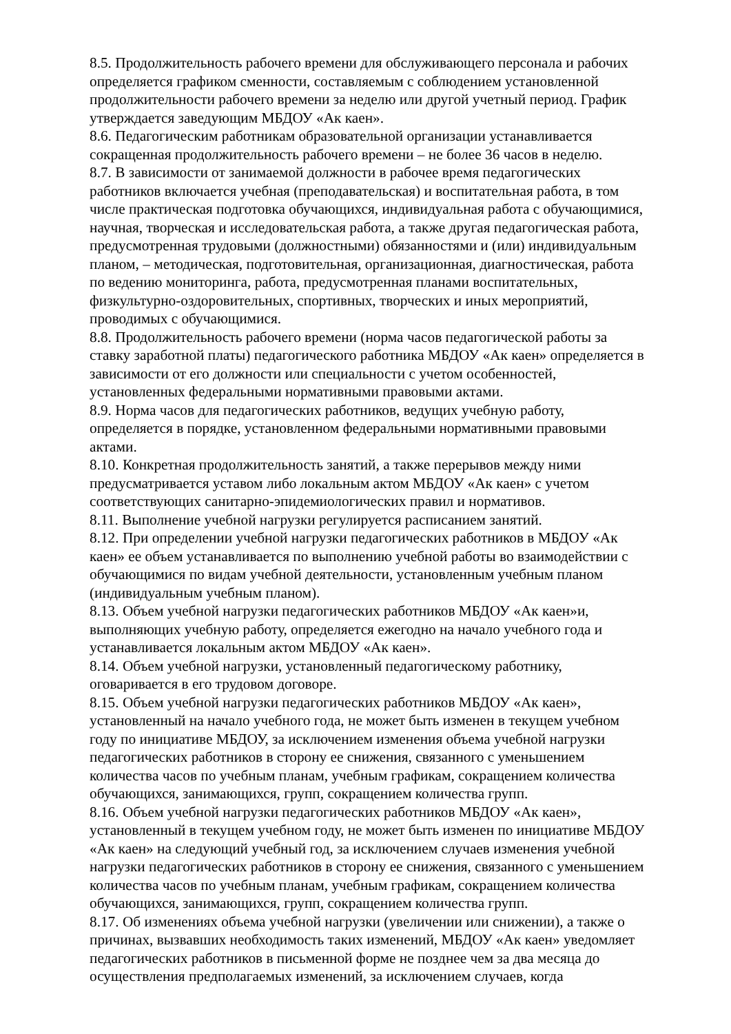8.5. Продолжительность рабочего времени для обслуживающего персонала и рабочих определяется графиком сменности, составляемым с соблюдением установленной продолжительности рабочего времени за неделю или другой учетный период. График утверждается заведующим МБДОУ «Ак каен».
8.6. Педагогическим работникам образовательной организации устанавливается сокращенная продолжительность рабочего времени – не более 36 часов в неделю.
8.7. В зависимости от занимаемой должности в рабочее время педагогических работников включается учебная (преподавательская) и воспитательная работа, в том числе практическая подготовка обучающихся, индивидуальная работа с обучающимися, научная, творческая и исследовательская работа, а также другая педагогическая работа, предусмотренная трудовыми (должностными) обязанностями и (или) индивидуальным планом, – методическая, подготовительная, организационная, диагностическая, работа по ведению мониторинга, работа, предусмотренная планами воспитательных, физкультурно-оздоровительных, спортивных, творческих и иных мероприятий, проводимых с обучающимися.
8.8. Продолжительность рабочего времени (норма часов педагогической работы за ставку заработной платы) педагогического работника МБДОУ «Ак каен» определяется в зависимости от его должности или специальности с учетом особенностей, установленных федеральными нормативными правовыми актами.
8.9. Норма часов для педагогических работников, ведущих учебную работу, определяется в порядке, установленном федеральными нормативными правовыми актами.
8.10. Конкретная продолжительность занятий, а также перерывов между ними предусматривается уставом либо локальным актом МБДОУ «Ак каен» с учетом соответствующих санитарно-эпидемиологических правил и нормативов.
8.11. Выполнение учебной нагрузки регулируется расписанием занятий.
8.12. При определении учебной нагрузки педагогических работников в МБДОУ «Ак каен» ее объем устанавливается по выполнению учебной работы во взаимодействии с обучающимися по видам учебной деятельности, установленным учебным планом (индивидуальным учебным планом).
8.13. Объем учебной нагрузки педагогических работников МБДОУ «Ак каен»и, выполняющих учебную работу, определяется ежегодно на начало учебного года и устанавливается локальным актом МБДОУ «Ак каен».
8.14. Объем учебной нагрузки, установленный педагогическому работнику, оговаривается в его трудовом договоре.
8.15. Объем учебной нагрузки педагогических работников МБДОУ «Ак каен», установленный на начало учебного года, не может быть изменен в текущем учебном году по инициативе МБДОУ, за исключением изменения объема учебной нагрузки педагогических работников в сторону ее снижения, связанного с уменьшением количества часов по учебным планам, учебным графикам, сокращением количества обучающихся, занимающихся, групп, сокращением количества групп.
8.16. Объем учебной нагрузки педагогических работников МБДОУ «Ак каен», установленный в текущем учебном году, не может быть изменен по инициативе МБДОУ «Ак каен» на следующий учебный год, за исключением случаев изменения учебной нагрузки педагогических работников в сторону ее снижения, связанного с уменьшением количества часов по учебным планам, учебным графикам, сокращением количества обучающихся, занимающихся, групп, сокращением количества групп.
8.17. Об изменениях объема учебной нагрузки (увеличении или снижении), а также о причинах, вызвавших необходимость таких изменений, МБДОУ «Ак каен» уведомляет педагогических работников в письменной форме не позднее чем за два месяца до осуществления предполагаемых изменений, за исключением случаев, когда